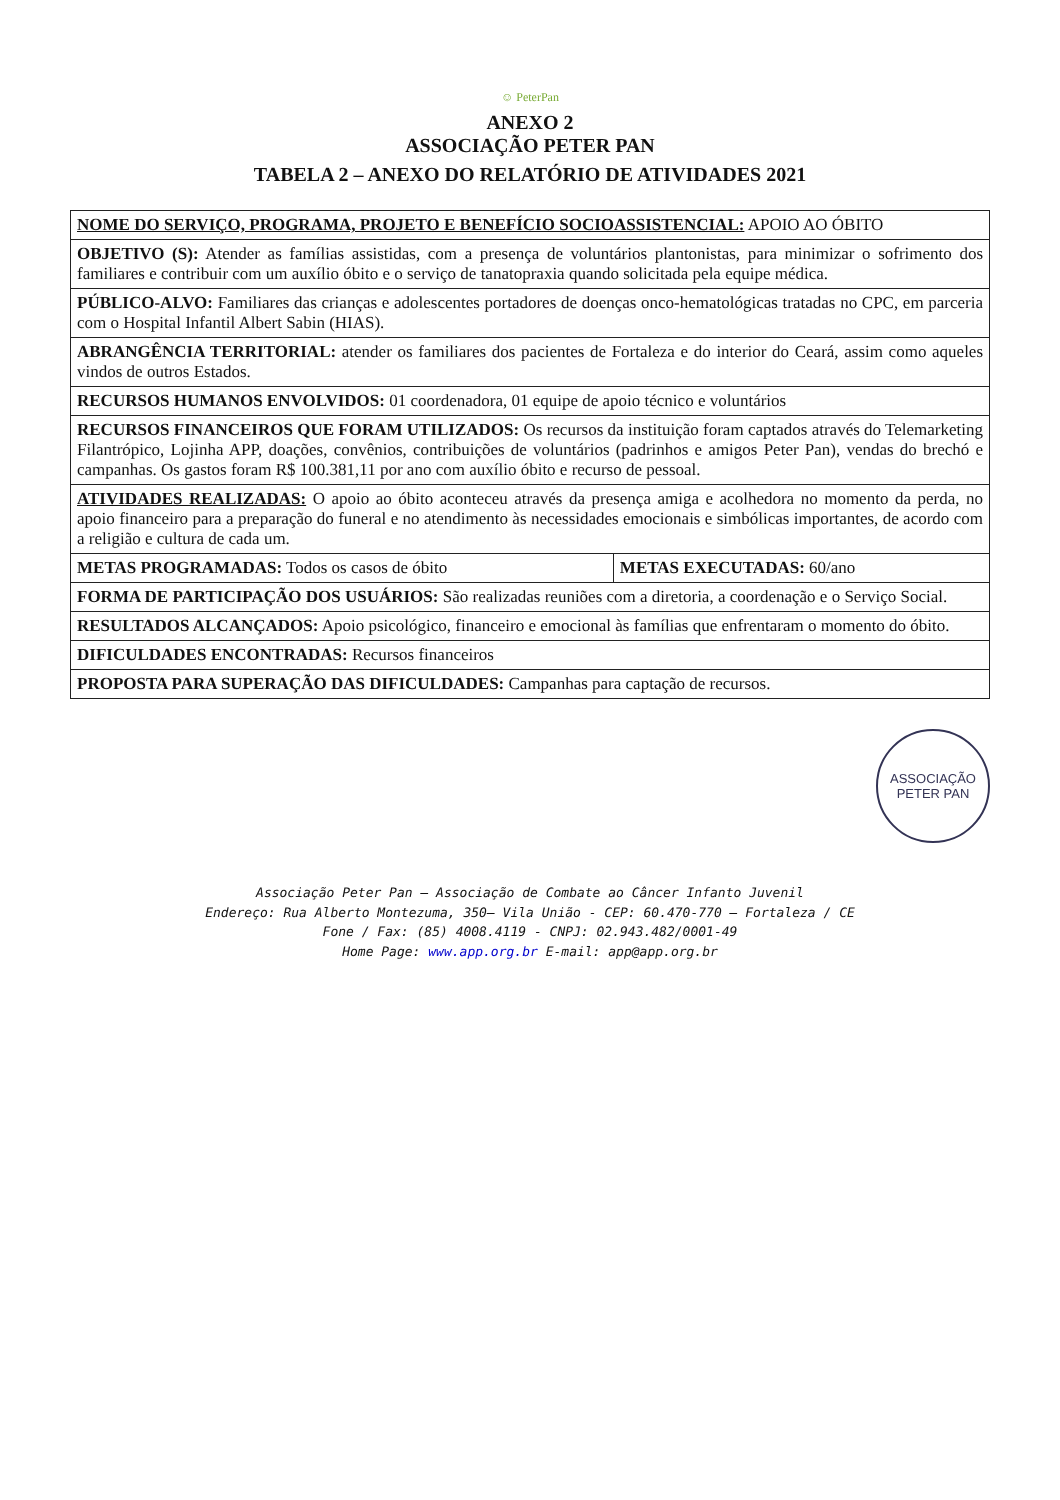☺ PeterPan
ANEXO 2
ASSOCIAÇÃO PETER PAN
TABELA 2 – ANEXO DO RELATÓRIO DE ATIVIDADES 2021
| NOME DO SERVIÇO, PROGRAMA, PROJETO E BENEFÍCIO SOCIOASSISTENCIAL: APOIO AO ÓBITO | |
| OBJETIVO (S): Atender as famílias assistidas, com a presença de voluntários plantonistas, para minimizar o sofrimento dos familiares e contribuir com um auxílio óbito e o serviço de tanatopraxia quando solicitada pela equipe médica. | |
| PÚBLICO-ALVO: Familiares das crianças e adolescentes portadores de doenças onco-hematológicas tratadas no CPC, em parceria com o Hospital Infantil Albert Sabin (HIAS). | |
| ABRANGÊNCIA TERRITORIAL: atender os familiares dos pacientes de Fortaleza e do interior do Ceará, assim como aqueles vindos de outros Estados. | |
| RECURSOS HUMANOS ENVOLVIDOS: 01 coordenadora, 01 equipe de apoio técnico e voluntários | |
| RECURSOS FINANCEIROS QUE FORAM UTILIZADOS: Os recursos da instituição foram captados através do Telemarketing Filantrópico, Lojinha APP, doações, convênios, contribuições de voluntários (padrinhos e amigos Peter Pan), vendas do brechó e campanhas. Os gastos foram R$ 100.381,11 por ano com auxílio óbito e recurso de pessoal. | |
| ATIVIDADES REALIZADAS: O apoio ao óbito aconteceu através da presença amiga e acolhedora no momento da perda, no apoio financeiro para a preparação do funeral e no atendimento às necessidades emocionais e simbólicas importantes, de acordo com a religião e cultura de cada um. | |
| METAS PROGRAMADAS: Todos os casos de óbito | METAS EXECUTADAS: 60/ano |
| FORMA DE PARTICIPAÇÃO DOS USUÁRIOS: São realizadas reuniões com a diretoria, a coordenação e o Serviço Social. | |
| RESULTADOS ALCANÇADOS: Apoio psicológico, financeiro e emocional às famílias que enfrentaram o momento do óbito. | |
| DIFICULDADES ENCONTRADAS: Recursos financeiros | |
| PROPOSTA PARA SUPERAÇÃO DAS DIFICULDADES: Campanhas para captação de recursos. | |
ASSOCIAÇÃO
PETER PAN
Associação Peter Pan – Associação de Combate ao Câncer Infanto Juvenil
Endereço: Rua Alberto Montezuma, 350– Vila União - CEP: 60.470-770 – Fortaleza / CE
Fone / Fax: (85) 4008.4119 - CNPJ: 02.943.482/0001-49
Home Page: www.app.org.br E-mail: app@app.org.br